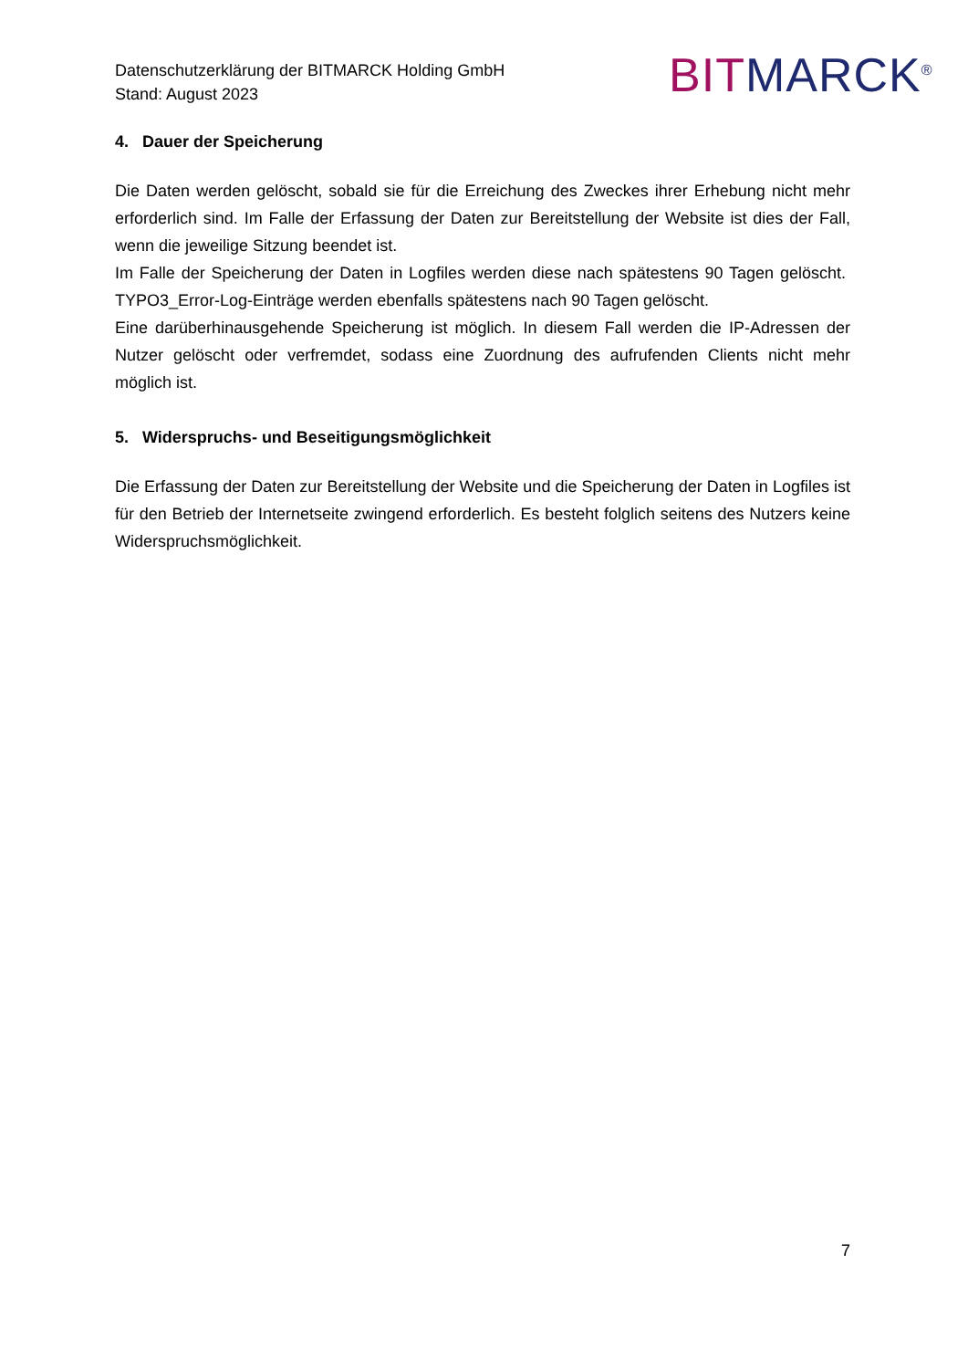Datenschutzerklärung der BITMARCK Holding GmbH
Stand: August 2023
BITMARCK<sup>®</sup>
4. Dauer der Speicherung
Die Daten werden gelöscht, sobald sie für die Erreichung des Zweckes ihrer Erhebung nicht mehr erforderlich sind. Im Falle der Erfassung der Daten zur Bereitstellung der Website ist dies der Fall, wenn die jeweilige Sitzung beendet ist.
Im Falle der Speicherung der Daten in Logfiles werden diese nach spätestens 90 Tagen gelöscht. TYPO3_Error-Log-Einträge werden ebenfalls spätestens nach 90 Tagen gelöscht.
Eine darüberhinausgehende Speicherung ist möglich. In diesem Fall werden die IP-Adressen der Nutzer gelöscht oder verfremdet, sodass eine Zuordnung des aufrufenden Clients nicht mehr möglich ist.
5. Widerspruchs- und Beseitigungsmöglichkeit
Die Erfassung der Daten zur Bereitstellung der Website und die Speicherung der Daten in Logfiles ist für den Betrieb der Internetseite zwingend erforderlich. Es besteht folglich seitens des Nutzers keine Widerspruchsmöglichkeit.
7